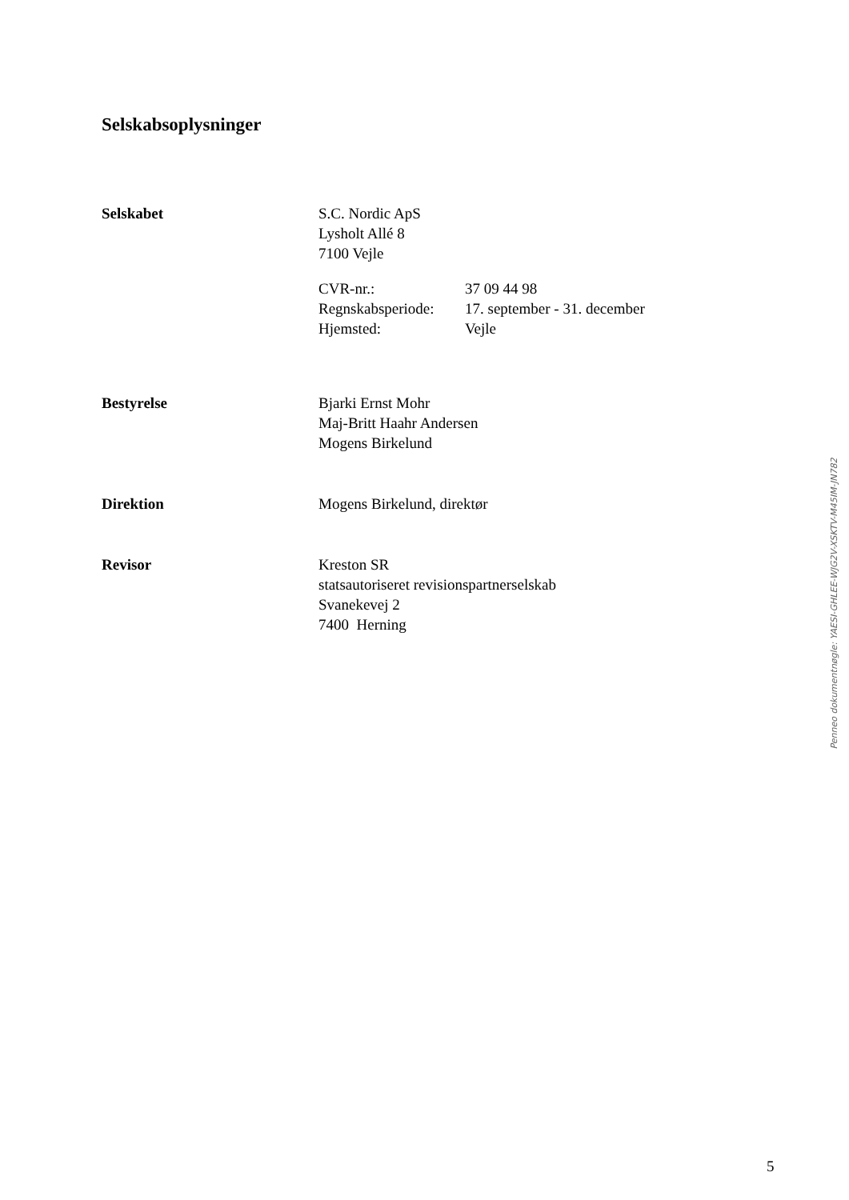Selskabsoplysninger
Selskabet S.C. Nordic ApS
Lysholt Allé 8
7100 Vejle
CVR-nr.: 37 09 44 98
Regnskabsperiode: 17. september - 31. december
Hjemsted: Vejle
Bestyrelse Bjarki Ernst Mohr
Maj-Britt Haahr Andersen
Mogens Birkelund
Direktion Mogens Birkelund, direktør
Revisor Kreston SR
statsautoriseret revisionspartnerselskab
Svanekevej 2
7400 Herning
Penneo dokumentnøgle: YAESI-GHLEE-WJG2V-XSKTV-M45IM-JN782
5